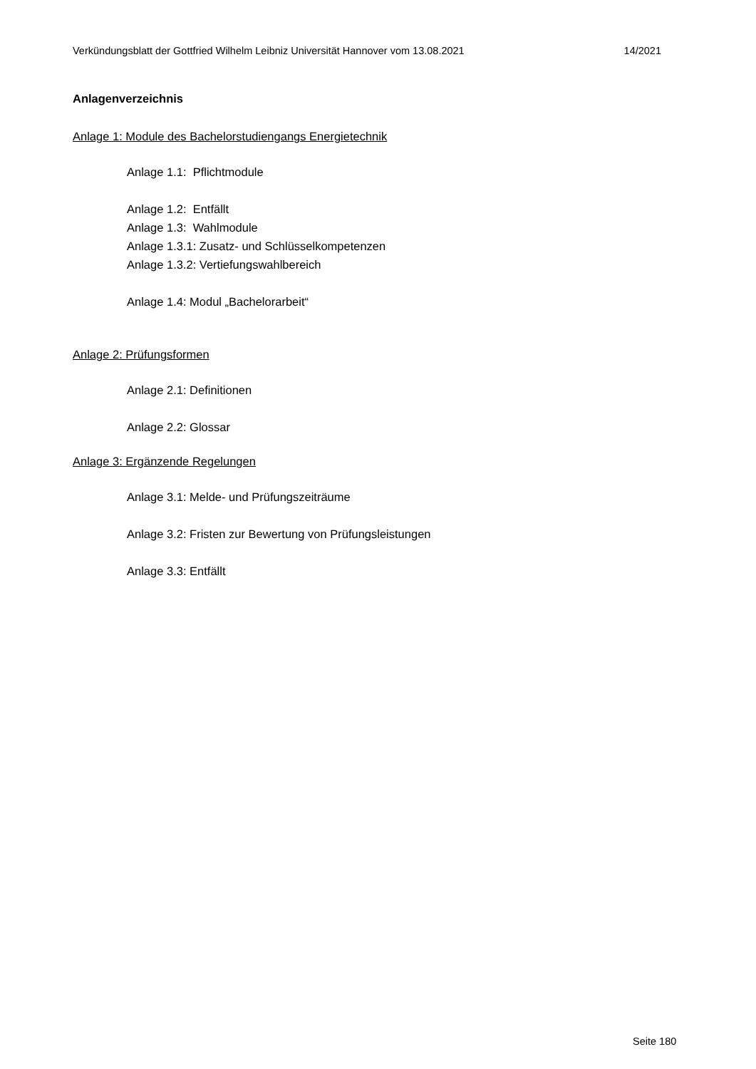Verkündungsblatt der Gottfried Wilhelm Leibniz Universität Hannover vom 13.08.2021 14/2021
Anlagenverzeichnis
Anlage 1: Module des Bachelorstudiengangs Energietechnik
Anlage 1.1: Pflichtmodule
Anlage 1.2: Entfällt
Anlage 1.3: Wahlmodule
Anlage 1.3.1: Zusatz- und Schlüsselkompetenzen
Anlage 1.3.2: Vertiefungswahlbereich
Anlage 1.4: Modul „Bachelorarbeit“
Anlage 2: Prüfungsformen
Anlage 2.1: Definitionen
Anlage 2.2: Glossar
Anlage 3: Ergänzende Regelungen
Anlage 3.1: Melde- und Prüfungszeiträume
Anlage 3.2: Fristen zur Bewertung von Prüfungsleistungen
Anlage 3.3: Entfällt
Seite 180